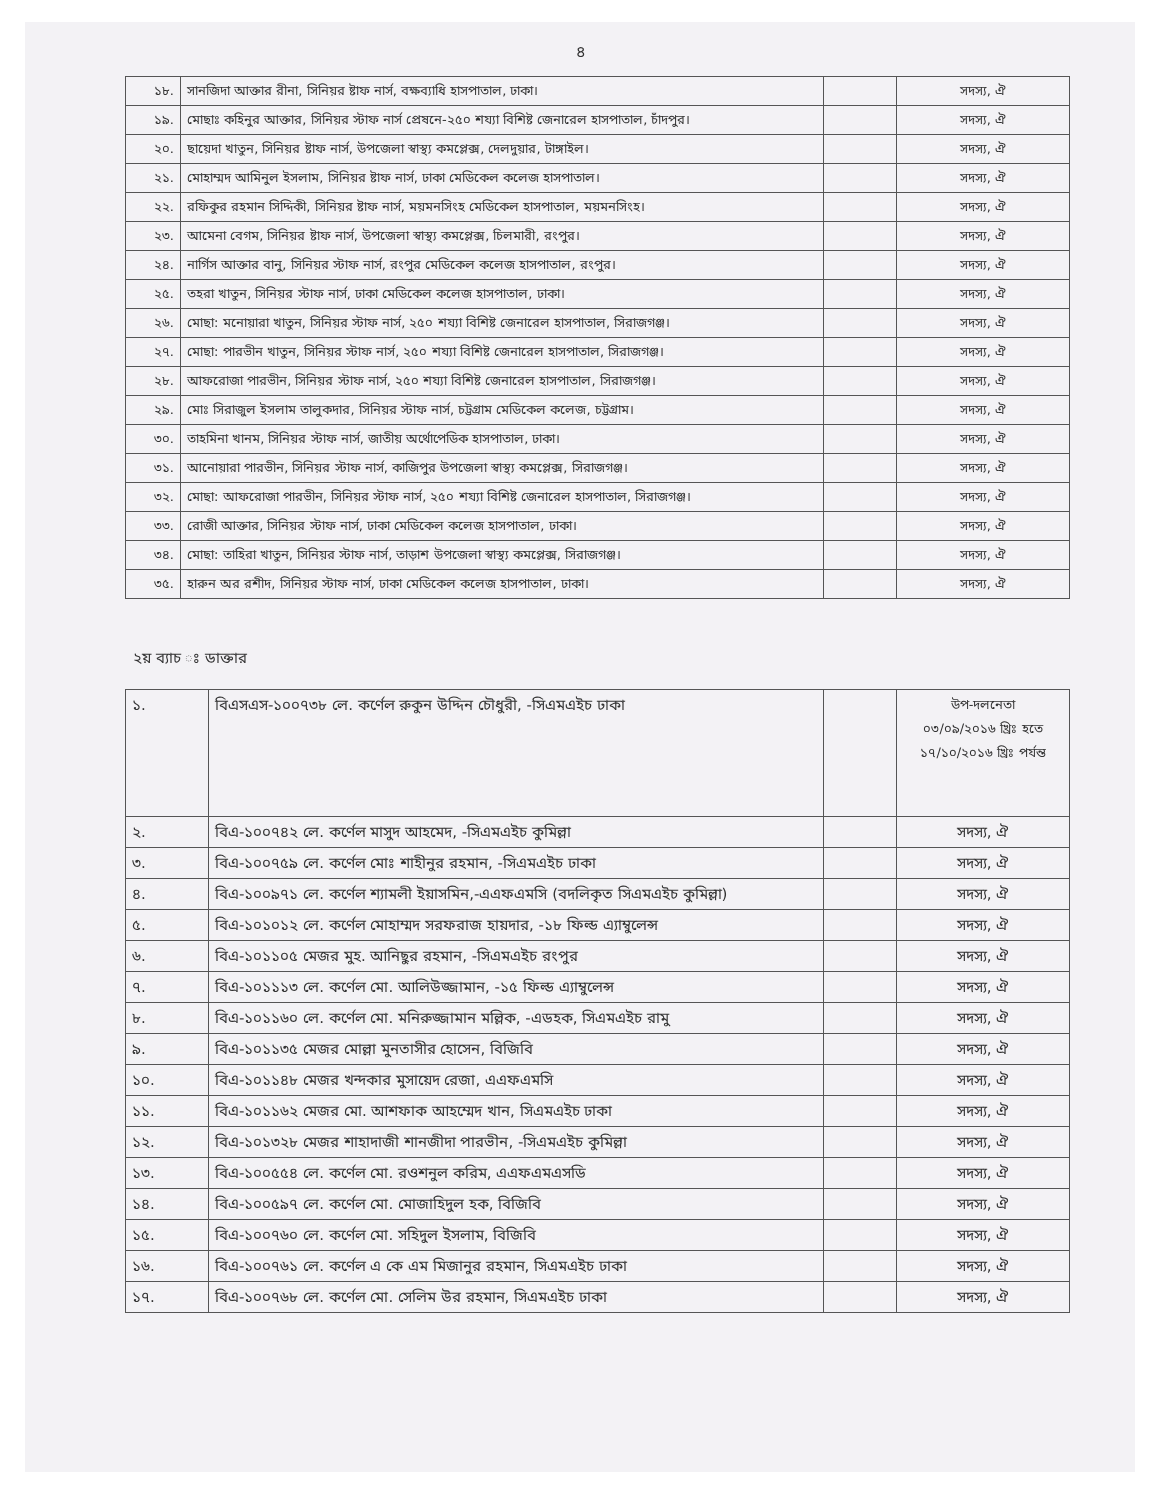৪
| ১৮. | সানজিদা আক্তার রীনা, সিনিয়র ষ্টাফ নার্স, বক্ষব্যাধি হাসপাতাল, ঢাকা। | | সদস্য, ঐ |
| ১৯. | মোছাঃ কহিনুর আক্তার, সিনিয়র স্টাফ নার্স প্রেষনে-২৫০ শয্যা বিশিষ্ট জেনারেল হাসপাতাল, চাঁদপুর। | | সদস্য, ঐ |
| ২০. | ছায়েদা খাতুন, সিনিয়র ষ্টাফ নার্স, উপজেলা স্বাস্থ্য কমপ্লেক্স, দেলদুয়ার, টাঙ্গাইল। | | সদস্য, ঐ |
| ২১. | মোহাম্মদ আমিনুল ইসলাম, সিনিয়র ষ্টাফ নার্স, ঢাকা মেডিকেল কলেজ হাসপাতাল। | | সদস্য, ঐ |
| ২২. | রফিকুর রহমান সিদ্দিকী, সিনিয়র ষ্টাফ নার্স, ময়মনসিংহ মেডিকেল হাসপাতাল, ময়মনসিংহ। | | সদস্য, ঐ |
| ২৩. | আমেনা বেগম, সিনিয়র ষ্টাফ নার্স, উপজেলা স্বাস্থ্য কমপ্লেক্স, চিলমারী, রংপুর। | | সদস্য, ঐ |
| ২৪. | নার্গিস আক্তার বানু, সিনিয়র স্টাফ নার্স, রংপুর মেডিকেল কলেজ হাসপাতাল, রংপুর। | | সদস্য, ঐ |
| ২৫. | তহরা খাতুন, সিনিয়র স্টাফ নার্স, ঢাকা মেডিকেল কলেজ হাসপাতাল, ঢাকা। | | সদস্য, ঐ |
| ২৬. | মোছা: মনোয়ারা খাতুন, সিনিয়র স্টাফ নার্স, ২৫০ শয্যা বিশিষ্ট জেনারেল হাসপাতাল, সিরাজগঞ্জ। | | সদস্য, ঐ |
| ২৭. | মোছা: পারভীন খাতুন, সিনিয়র স্টাফ নার্স, ২৫০ শয্যা বিশিষ্ট জেনারেল হাসপাতাল, সিরাজগঞ্জ। | | সদস্য, ঐ |
| ২৮. | আফরোজা পারভীন, সিনিয়র স্টাফ নার্স, ২৫০ শয্যা বিশিষ্ট জেনারেল হাসপাতাল, সিরাজগঞ্জ। | | সদস্য, ঐ |
| ২৯. | মোঃ সিরাজুল ইসলাম তালুকদার, সিনিয়র স্টাফ নার্স, চট্টগ্রাম মেডিকেল কলেজ, চট্টগ্রাম। | | সদস্য, ঐ |
| ৩০. | তাহমিনা খানম, সিনিয়র স্টাফ নার্স, জাতীয় অর্থোপেডিক হাসপাতাল, ঢাকা। | | সদস্য, ঐ |
| ৩১. | আনোয়ারা পারভীন, সিনিয়র স্টাফ নার্স, কাজিপুর উপজেলা স্বাস্থ্য কমপ্লেক্স, সিরাজগঞ্জ। | | সদস্য, ঐ |
| ৩২. | মোছা: আফরোজা পারভীন, সিনিয়র স্টাফ নার্স, ২৫০ শয্যা বিশিষ্ট জেনারেল হাসপাতাল, সিরাজগঞ্জ। | | সদস্য, ঐ |
| ৩৩. | রোজী আক্তার, সিনিয়র স্টাফ নার্স, ঢাকা মেডিকেল কলেজ হাসপাতাল, ঢাকা। | | সদস্য, ঐ |
| ৩৪. | মোছা: তাহিরা খাতুন, সিনিয়র স্টাফ নার্স, তাড়াশ উপজেলা স্বাস্থ্য কমপ্লেক্স, সিরাজগঞ্জ। | | সদস্য, ঐ |
| ৩৫. | হারুন অর রশীদ, সিনিয়র স্টাফ নার্স, ঢাকা মেডিকেল কলেজ হাসপাতাল, ঢাকা। | | সদস্য, ঐ |
২য় ব্যাচ ঃ ডাক্তার
| ১. | বিএসএস-১০০৭৩৮ লে. কর্ণেল রুকুন উদ্দিন চৌধুরী, -সিএমএইচ ঢাকা | | উপ-দলনেতা ০৩/০৯/২০১৬ খ্রিঃ হতে ১৭/১০/২০১৬ খ্রিঃ পর্যন্ত |
| ২. | বিএ-১০০৭৪২ লে. কর্ণেল মাসুদ আহমেদ, -সিএমএইচ কুমিল্লা | | সদস্য, ঐ |
| ৩. | বিএ-১০০৭৫৯ লে. কর্ণেল মোঃ শাহীনুর রহমান, -সিএমএইচ ঢাকা | | সদস্য, ঐ |
| ৪. | বিএ-১০০৯৭১ লে. কর্ণেল শ্যামলী ইয়াসমিন,-এএফএমসি (বদলিকৃত সিএমএইচ কুমিল্লা) | | সদস্য, ঐ |
| ৫. | বিএ-১০১০১২ লে. কর্ণেল মোহাম্মদ সরফরাজ হায়দার, -১৮ ফিল্ড এ্যাম্বুলেন্স | | সদস্য, ঐ |
| ৬. | বিএ-১০১১০৫ মেজর মুহ. আনিছুর রহমান, -সিএমএইচ রংপুর | | সদস্য, ঐ |
| ৭. | বিএ-১০১১১৩ লে. কর্ণেল মো. আলিউজ্জামান, -১৫ ফিল্ড এ্যাম্বুলেন্স | | সদস্য, ঐ |
| ৮. | বিএ-১০১১৬০ লে. কর্ণেল মো. মনিরুজ্জামান মল্লিক, -এডহক, সিএমএইচ রামু | | সদস্য, ঐ |
| ৯. | বিএ-১০১১৩৫ মেজর মোল্লা মুনতাসীর হোসেন, বিজিবি | | সদস্য, ঐ |
| ১০. | বিএ-১০১১৪৮ মেজর খন্দকার মুসায়েদ রেজা, এএফএমসি | | সদস্য, ঐ |
| ১১. | বিএ-১০১১৬২ মেজর মো. আশফাক আহম্মেদ খান, সিএমএইচ ঢাকা | | সদস্য, ঐ |
| ১২. | বিএ-১০১৩২৮ মেজর শাহাদাজী শানজীদা পারভীন, -সিএমএইচ কুমিল্লা | | সদস্য, ঐ |
| ১৩. | বিএ-১০০৫৫৪ লে. কর্ণেল মো. রওশনুল করিম, এএফএমএসডি | | সদস্য, ঐ |
| ১৪. | বিএ-১০০৫৯৭ লে. কর্ণেল মো. মোজাহিদুল হক, বিজিবি | | সদস্য, ঐ |
| ১৫. | বিএ-১০০৭৬০ লে. কর্ণেল মো. সহিদুল ইসলাম, বিজিবি | | সদস্য, ঐ |
| ১৬. | বিএ-১০০৭৬১ লে. কর্ণেল এ কে এম মিজানুর রহমান, সিএমএইচ ঢাকা | | সদস্য, ঐ |
| ১৭. | বিএ-১০০৭৬৮ লে. কর্ণেল মো. সেলিম উর রহমান, সিএমএইচ ঢাকা | | সদস্য, ঐ |